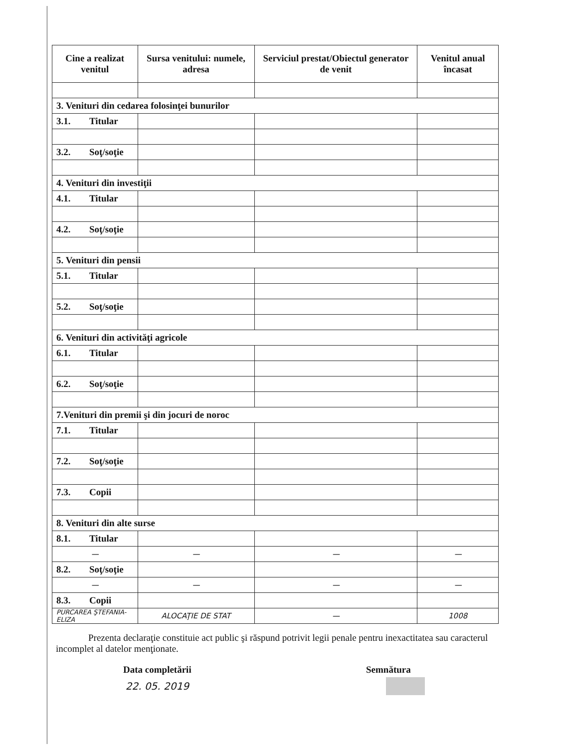| Cine a realizat venitul | Sursa venitului: numele, adresa | Serviciul prestat/Obiectul generator de venit | Venitul anual încasat |
| --- | --- | --- | --- |
| 3. Venituri din cedarea folosinţei bunurilor | | | |
| 3.1. Titular | | | |
| 3.2. Soţ/soţie | | | |
| 4. Venituri din investiţii | | | |
| 4.1. Titular | | | |
| 4.2. Soţ/soţie | | | |
| 5. Venituri din pensii | | | |
| 5.1. Titular | | | |
| 5.2. Soţ/soţie | | | |
| 6. Venituri din activităţi agricole | | | |
| 6.1. Titular | | | |
| 6.2. Soţ/soţie | | | |
| 7.Venituri din premii şi din jocuri de noroc | | | |
| 7.1. Titular | | | |
| 7.2. Soţ/soţie | | | |
| 7.3. Copii | | | |
| 8. Venituri din alte surse | | | |
| 8.1. Titular | | | |
| — | — | — | — |
| 8.2. Soţ/soţie | | | |
| — | — | — | — |
| 8.3. Copii | | | |
| PURCAREA ŞTEFANIA-ELIZA | ALOCAŢIE DE STAT | — | 1008 |
Prezenta declaraţie constituie act public şi răspund potrivit legii penale pentru inexactitatea sau caracterul incomplet al datelor menţionate.
Data completării
22. 05. 2019
Semnătura